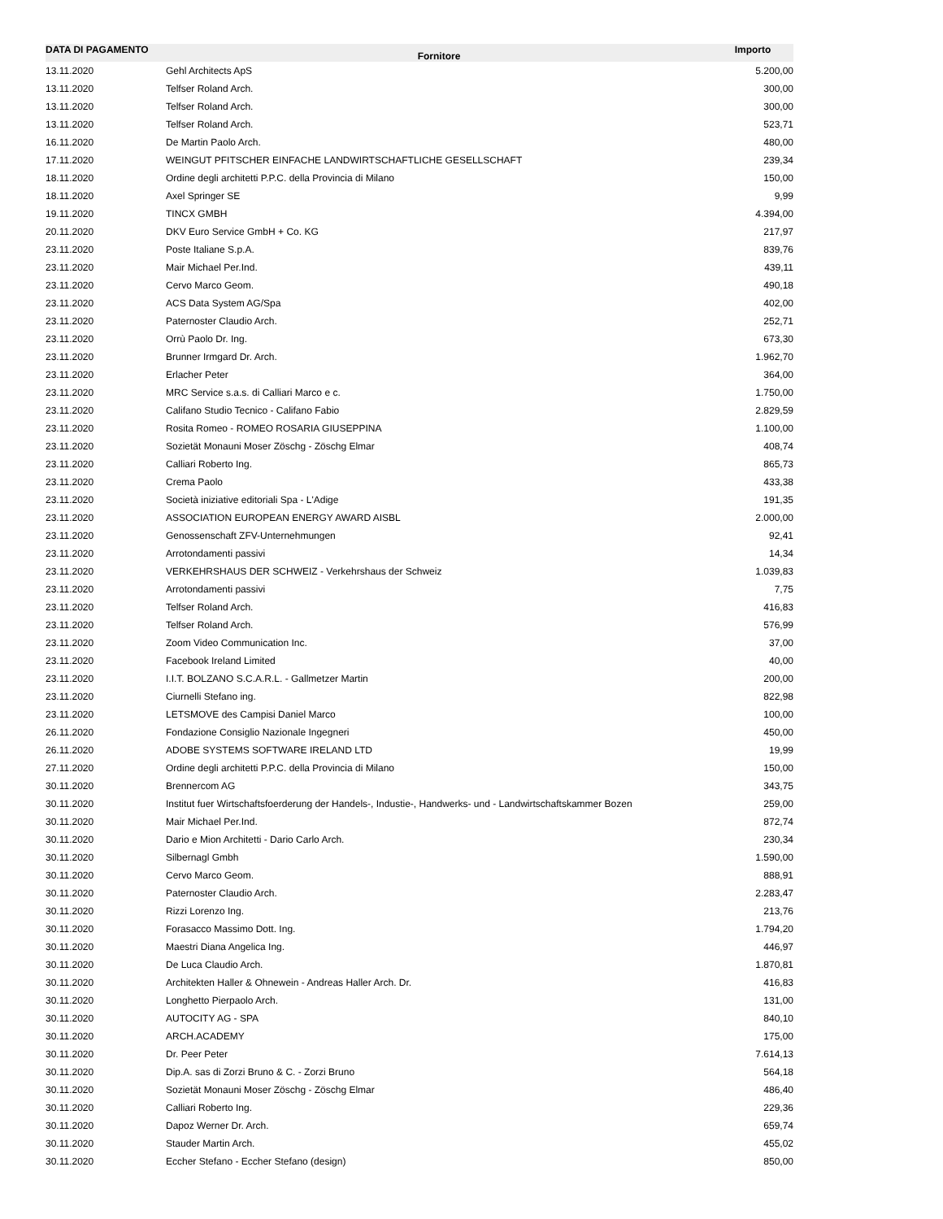| DATA DI PAGAMENTO | Fornitore | Importo |
| --- | --- | --- |
| 13.11.2020 | Gehl Architects ApS | 5.200,00 |
| 13.11.2020 | Telfser Roland Arch. | 300,00 |
| 13.11.2020 | Telfser Roland Arch. | 300,00 |
| 13.11.2020 | Telfser Roland Arch. | 523,71 |
| 16.11.2020 | De Martin Paolo Arch. | 480,00 |
| 17.11.2020 | WEINGUT PFITSCHER EINFACHE LANDWIRTSCHAFTLICHE GESELLSCHAFT | 239,34 |
| 18.11.2020 | Ordine degli architetti P.P.C. della Provincia di Milano | 150,00 |
| 18.11.2020 | Axel Springer SE | 9,99 |
| 19.11.2020 | TINCX GMBH | 4.394,00 |
| 20.11.2020 | DKV Euro Service GmbH + Co. KG | 217,97 |
| 23.11.2020 | Poste Italiane S.p.A. | 839,76 |
| 23.11.2020 | Mair Michael Per.Ind. | 439,11 |
| 23.11.2020 | Cervo Marco Geom. | 490,18 |
| 23.11.2020 | ACS Data System AG/Spa | 402,00 |
| 23.11.2020 | Paternoster Claudio Arch. | 252,71 |
| 23.11.2020 | Orrù Paolo Dr. Ing. | 673,30 |
| 23.11.2020 | Brunner Irmgard Dr. Arch. | 1.962,70 |
| 23.11.2020 | Erlacher Peter | 364,00 |
| 23.11.2020 | MRC Service s.a.s. di Calliari Marco e c. | 1.750,00 |
| 23.11.2020 | Califano Studio Tecnico - Califano Fabio | 2.829,59 |
| 23.11.2020 | Rosita Romeo - ROMEO ROSARIA GIUSEPPINA | 1.100,00 |
| 23.11.2020 | Sozietät Monauni Moser Zöschg - Zöschg Elmar | 408,74 |
| 23.11.2020 | Calliari Roberto Ing. | 865,73 |
| 23.11.2020 | Crema Paolo | 433,38 |
| 23.11.2020 | Società iniziative editoriali Spa - L'Adige | 191,35 |
| 23.11.2020 | ASSOCIATION EUROPEAN ENERGY AWARD AISBL | 2.000,00 |
| 23.11.2020 | Genossenschaft ZFV-Unternehmungen | 92,41 |
| 23.11.2020 | Arrotondamenti passivi | 14,34 |
| 23.11.2020 | VERKEHRSHAUS DER SCHWEIZ - Verkehrshaus der Schweiz | 1.039,83 |
| 23.11.2020 | Arrotondamenti passivi | 7,75 |
| 23.11.2020 | Telfser Roland Arch. | 416,83 |
| 23.11.2020 | Telfser Roland Arch. | 576,99 |
| 23.11.2020 | Zoom Video Communication Inc. | 37,00 |
| 23.11.2020 | Facebook Ireland Limited | 40,00 |
| 23.11.2020 | I.I.T. BOLZANO S.C.A.R.L. - Gallmetzer Martin | 200,00 |
| 23.11.2020 | Ciurnelli Stefano ing. | 822,98 |
| 23.11.2020 | LETSMOVE des Campisi Daniel Marco | 100,00 |
| 26.11.2020 | Fondazione Consiglio Nazionale Ingegneri | 450,00 |
| 26.11.2020 | ADOBE SYSTEMS SOFTWARE IRELAND LTD | 19,99 |
| 27.11.2020 | Ordine degli architetti P.P.C. della Provincia di Milano | 150,00 |
| 30.11.2020 | Brennercom AG | 343,75 |
| 30.11.2020 | Institut fuer Wirtschaftsfoerderung der Handels-, Industie-, Handwerks- und - Landwirtschaftskammer Bozen | 259,00 |
| 30.11.2020 | Mair Michael Per.Ind. | 872,74 |
| 30.11.2020 | Dario e Mion Architetti - Dario Carlo Arch. | 230,34 |
| 30.11.2020 | Silbernagl Gmbh | 1.590,00 |
| 30.11.2020 | Cervo Marco Geom. | 888,91 |
| 30.11.2020 | Paternoster Claudio Arch. | 2.283,47 |
| 30.11.2020 | Rizzi Lorenzo Ing. | 213,76 |
| 30.11.2020 | Forasacco Massimo Dott. Ing. | 1.794,20 |
| 30.11.2020 | Maestri Diana Angelica Ing. | 446,97 |
| 30.11.2020 | De Luca Claudio Arch. | 1.870,81 |
| 30.11.2020 | Architekten Haller & Ohnewein - Andreas Haller Arch. Dr. | 416,83 |
| 30.11.2020 | Longhetto Pierpaolo Arch. | 131,00 |
| 30.11.2020 | AUTOCITY AG - SPA | 840,10 |
| 30.11.2020 | ARCH.ACADEMY | 175,00 |
| 30.11.2020 | Dr. Peer Peter | 7.614,13 |
| 30.11.2020 | Dip.A. sas di Zorzi Bruno & C. - Zorzi Bruno | 564,18 |
| 30.11.2020 | Sozietät Monauni Moser Zöschg - Zöschg Elmar | 486,40 |
| 30.11.2020 | Calliari Roberto Ing. | 229,36 |
| 30.11.2020 | Dapoz Werner Dr. Arch. | 659,74 |
| 30.11.2020 | Stauder Martin Arch. | 455,02 |
| 30.11.2020 | Eccher Stefano - Eccher Stefano (design) | 850,00 |